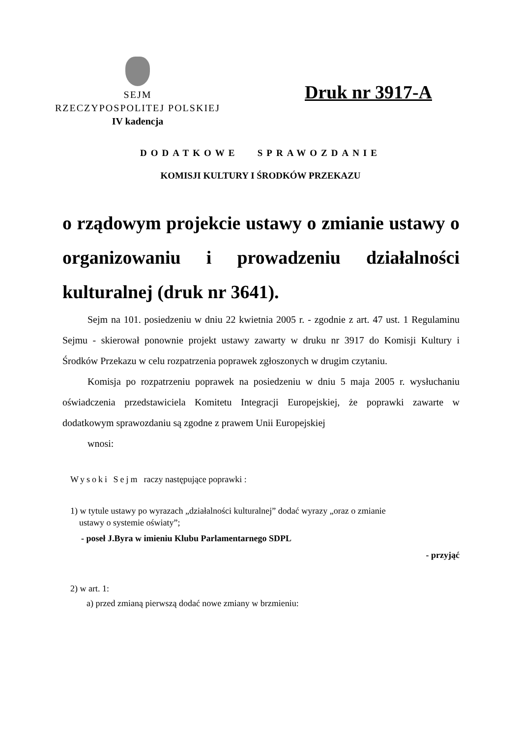SEJM
RZECZYPOSPOLITEJ POLSKIEJ
IV kadencja
Druk nr 3917-A
DODATKOWE SPRAWOZDANIE
KOMISJI KULTURY I ŚRODKÓW PRZEKAZU
o rządowym projekcie ustawy o zmianie ustawy o organizowaniu i prowadzeniu działalności kulturalnej (druk nr 3641).
Sejm na 101. posiedzeniu w dniu 22 kwietnia 2005 r. - zgodnie z art. 47 ust. 1 Regulaminu Sejmu - skierował ponownie projekt ustawy zawarty w druku nr 3917 do Komisji Kultury i Środków Przekazu w celu rozpatrzenia poprawek zgłoszonych w drugim czytaniu.
Komisja po rozpatrzeniu poprawek na posiedzeniu w dniu 5 maja 2005 r. wysłuchaniu oświadczenia przedstawiciela Komitetu Integracji Europejskiej, że poprawki zawarte w dodatkowym sprawozdaniu są zgodne z prawem Unii Europejskiej
wnosi:
Wysoki Sejm raczy następujące poprawki :
1) w tytule ustawy po wyrazach „działalności kulturalnej” dodać wyrazy „oraz o zmianie
ustawy o systemie oświaty”;
- poseł J.Byra w imieniu Klubu Parlamentarnego SDPL
- przyjąć
2) w art. 1:
a) przed zmianą pierwszą dodać nowe zmiany w brzmieniu: